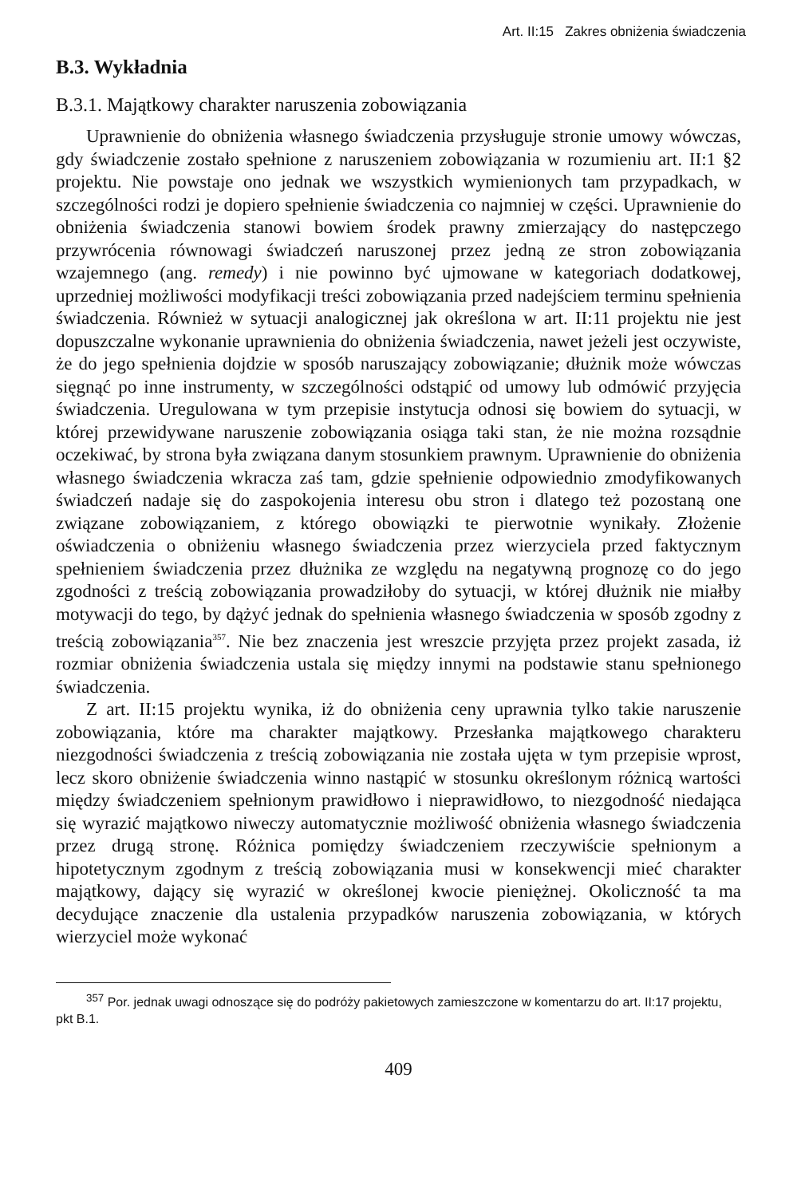Art. II:15 Zakres obniżenia świadczenia
B.3. Wykładnia
B.3.1. Majątkowy charakter naruszenia zobowiązania
Uprawnienie do obniżenia własnego świadczenia przysługuje stronie umowy wówczas, gdy świadczenie zostało spełnione z naruszeniem zobowiązania w rozumieniu art. II:1 §2 projektu. Nie powstaje ono jednak we wszystkich wymienionych tam przypadkach, w szczególności rodzi je dopiero spełnienie świadczenia co najmniej w części. Uprawnienie do obniżenia świadczenia stanowi bowiem środek prawny zmierzający do następczego przywrócenia równowagi świadczeń naruszonej przez jedną ze stron zobowiązania wzajemnego (ang. remedy) i nie powinno być ujmowane w kategoriach dodatkowej, uprzedniej możliwości modyfikacji treści zobowiązania przed nadejściem terminu spełnienia świadczenia. Również w sytuacji analogicznej jak określona w art. II:11 projektu nie jest dopuszczalne wykonanie uprawnienia do obniżenia świadczenia, nawet jeżeli jest oczywiste, że do jego spełnienia dojdzie w sposób naruszający zobowiązanie; dłużnik może wówczas sięgnąć po inne instrumenty, w szczególności odstąpić od umowy lub odmówić przyjęcia świadczenia. Uregulowana w tym przepisie instytucja odnosi się bowiem do sytuacji, w której przewidywane naruszenie zobowiązania osiąga taki stan, że nie można rozsądnie oczekiwać, by strona była związana danym stosunkiem prawnym. Uprawnienie do obniżenia własnego świadczenia wkracza zaś tam, gdzie spełnienie odpowiednio zmodyfikowanych świadczeń nadaje się do zaspokojenia interesu obu stron i dlatego też pozostaną one związane zobowiązaniem, z którego obowiązki te pierwotnie wynikały. Złożenie oświadczenia o obniżeniu własnego świadczenia przez wierzyciela przed faktycznym spełnieniem świadczenia przez dłużnika ze względu na negatywną prognozę co do jego zgodności z treścią zobowiązania prowadziłoby do sytuacji, w której dłużnik nie miałby motywacji do tego, by dążyć jednak do spełnienia własnego świadczenia w sposób zgodny z treścią zobowiązania<sup>357</sup>. Nie bez znaczenia jest wreszcie przyjęta przez projekt zasada, iż rozmiar obniżenia świadczenia ustala się między innymi na podstawie stanu spełnionego świadczenia.
Z art. II:15 projektu wynika, iż do obniżenia ceny uprawnia tylko takie naruszenie zobowiązania, które ma charakter majątkowy. Przesłanka majątkowego charakteru niezgodności świadczenia z treścią zobowiązania nie została ujęta w tym przepisie wprost, lecz skoro obniżenie świadczenia winno nastąpić w stosunku określonym różnicą wartości między świadczeniem spełnionym prawidłowo i nieprawidłowo, to niezgodność niedająca się wyrazić majątkowo niweczy automatycznie możliwość obniżenia własnego świadczenia przez drugą stronę. Różnica pomiędzy świadczeniem rzeczywiście spełnionym a hipotetycznym zgodnym z treścią zobowiązania musi w konsekwencji mieć charakter majątkowy, dający się wyrazić w określonej kwocie pieniężnej. Okoliczność ta ma decydujące znaczenie dla ustalenia przypadków naruszenia zobowiązania, w których wierzyciel może wykonać
<sup>357</sup> Por. jednak uwagi odnoszące się do podróży pakietowych zamieszczone w komentarzu do art. II:17 projektu, pkt B.1.
409